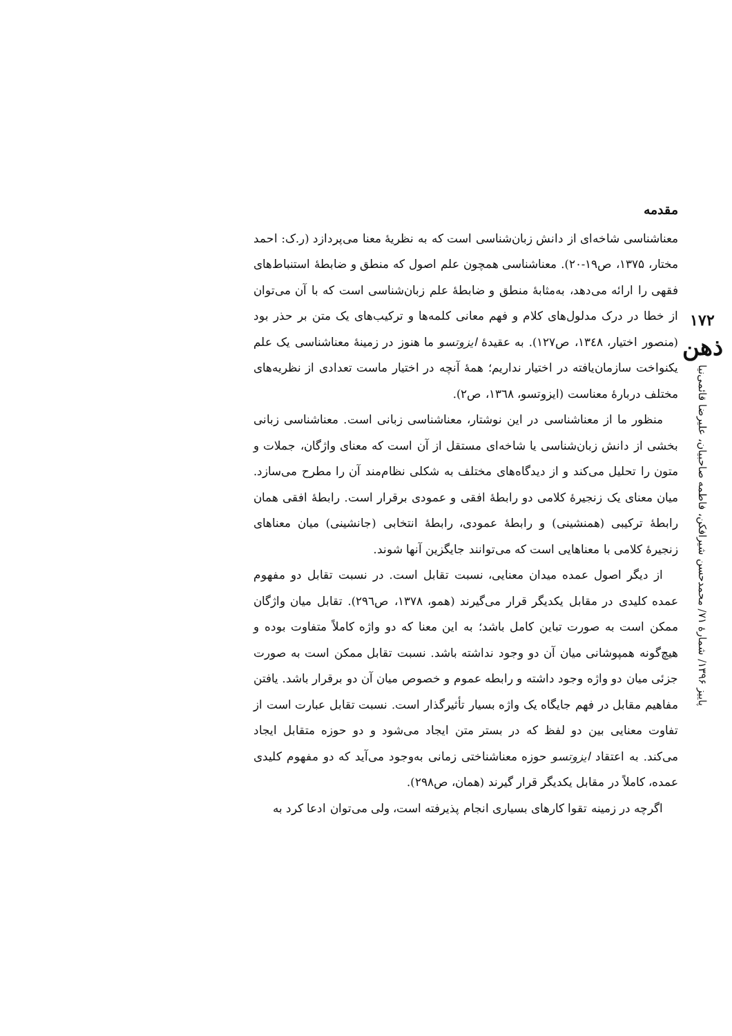۱۷۲
ذهن
پاییز ۱۳۹۶/ شمارهٔ ۷۱/ محمدحسن شیرافکن، فاطمه صاحبیان، علیرضا قائمی‌نیا
مقدمه
معناشناسی شاخه‌ای از دانش زبان‌شناسی است که به نظریهٔ معنا می‌پردازد (ر.ک: احمد مختار، ۱۳۷۵، ص۱۹-۲۰). معناشناسی همچون علم اصول که منطق و ضابطهٔ استنباط‌های فقهی را ارائه می‌دهد، به‌مثابهٔ منطق و ضابطهٔ علم زبان‌شناسی است که با آن می‌توان از خطا در درک مدلول‌های کلام و فهم معانی کلمه‌ها و ترکیب‌های یک متن بر حذر بود (منصور اختیار، ۱۳٤۸، ص۱۲۷). به عقیدهٔ ایزوتسو ما هنوز در زمینهٔ معناشناسی یک علم یکنواخت سازمان‌یافته در اختیار نداریم؛ همهٔ آنچه در اختیار ماست تعدادی از نظریه‌های مختلف دربارهٔ معناست (ایزوتسو، ۱۳٦۸، ص۲).
منظور ما از معناشناسی در این نوشتار، معناشناسی زبانی است. معناشناسی زبانی بخشی از دانش زبان‌شناسی یا شاخه‌ای مستقل از آن است که معنای واژگان، جملات و متون را تحلیل می‌کند و از دیدگاه‌های مختلف به شکلی نظام‌مند آن را مطرح می‌سازد. میان معنای یک زنجیرهٔ کلامی دو رابطهٔ افقی و عمودی برقرار است. رابطهٔ افقی همان رابطهٔ ترکیبی (همنشینی) و رابطهٔ عمودی، رابطهٔ انتخابی (جانشینی) میان معناهای زنجیرهٔ کلامی با معناهایی است که می‌توانند جایگزین آنها شوند.
از دیگر اصول عمده میدان معنایی، نسبت تقابل است. در نسبت تقابل دو مفهوم عمده کلیدی در مقابل یکدیگر قرار می‌گیرند (همو، ۱۳۷۸، ص۲۹٦). تقابل میان واژگان ممکن است به صورت تباین کامل باشد؛ به این معنا که دو واژه کاملاً متفاوت بوده و هیچ‌گونه همپوشانی میان آن دو وجود نداشته باشد. نسبت تقابل ممکن است به صورت جزئی میان دو واژه وجود داشته و رابطه عموم و خصوص میان آن دو برقرار باشد. یافتن مفاهیم مقابل در فهم جایگاه یک واژه بسیار تأثیرگذار است. نسبت تقابل عبارت است از تفاوت معنایی بین دو لفظ که در بستر متن ایجاد می‌شود و دو حوزه متقابل ایجاد می‌کند. به اعتقاد ایزوتسو حوزه معناشناختی زمانی به‌وجود می‌آید که دو مفهوم کلیدی عمده، کاملاً در مقابل یکدیگر قرار گیرند (همان، ص۲۹۸).
اگرچه در زمینه تقوا کارهای بسیاری انجام پذیرفته است، ولی می‌توان ادعا کرد به